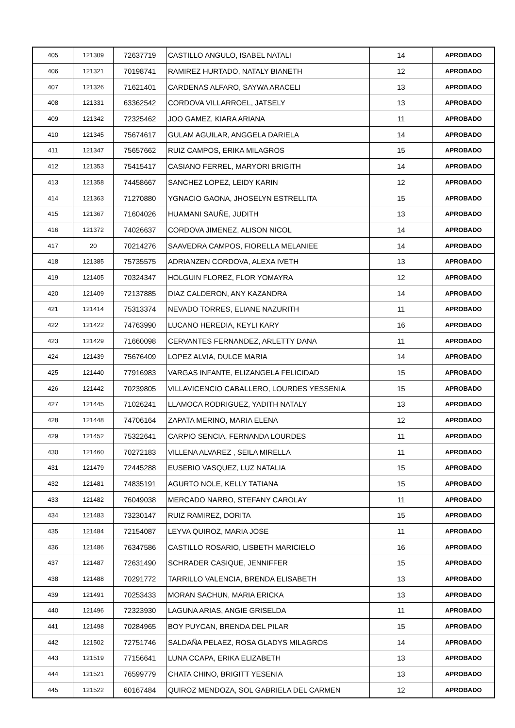| 405 | 121309 | 72637719 | CASTILLO ANGULO, ISABEL NATALI | 14 | APROBADO |
| 406 | 121321 | 70198741 | RAMIREZ HURTADO, NATALY BIANETH | 12 | APROBADO |
| 407 | 121326 | 71621401 | CARDENAS ALFARO, SAYWA ARACELI | 13 | APROBADO |
| 408 | 121331 | 63362542 | CORDOVA VILLARROEL, JATSELY | 13 | APROBADO |
| 409 | 121342 | 72325462 | JOO GAMEZ, KIARA ARIANA | 11 | APROBADO |
| 410 | 121345 | 75674617 | GULAM AGUILAR, ANGGELA DARIELA | 14 | APROBADO |
| 411 | 121347 | 75657662 | RUIZ CAMPOS, ERIKA MILAGROS | 15 | APROBADO |
| 412 | 121353 | 75415417 | CASIANO FERREL, MARYORI BRIGITH | 14 | APROBADO |
| 413 | 121358 | 74458667 | SANCHEZ LOPEZ, LEIDY KARIN | 12 | APROBADO |
| 414 | 121363 | 71270880 | YGNACIO GAONA, JHOSELYN ESTRELLITA | 15 | APROBADO |
| 415 | 121367 | 71604026 | HUAMANI SAUÑE, JUDITH | 13 | APROBADO |
| 416 | 121372 | 74026637 | CORDOVA JIMENEZ, ALISON NICOL | 14 | APROBADO |
| 417 | 20 | 70214276 | SAAVEDRA CAMPOS, FIORELLA MELANIEE | 14 | APROBADO |
| 418 | 121385 | 75735575 | ADRIANZEN CORDOVA, ALEXA IVETH | 13 | APROBADO |
| 419 | 121405 | 70324347 | HOLGUIN FLOREZ, FLOR YOMAYRA | 12 | APROBADO |
| 420 | 121409 | 72137885 | DIAZ CALDERON, ANY KAZANDRA | 14 | APROBADO |
| 421 | 121414 | 75313374 | NEVADO TORRES, ELIANE NAZURITH | 11 | APROBADO |
| 422 | 121422 | 74763990 | LUCANO HEREDIA, KEYLI KARY | 16 | APROBADO |
| 423 | 121429 | 71660098 | CERVANTES FERNANDEZ, ARLETTY DANA | 11 | APROBADO |
| 424 | 121439 | 75676409 | LOPEZ ALVIA, DULCE MARIA | 14 | APROBADO |
| 425 | 121440 | 77916983 | VARGAS INFANTE, ELIZANGELA FELICIDAD | 15 | APROBADO |
| 426 | 121442 | 70239805 | VILLAVICENCIO CABALLERO, LOURDES YESSENIA | 15 | APROBADO |
| 427 | 121445 | 71026241 | LLAMOCA RODRIGUEZ, YADITH NATALY | 13 | APROBADO |
| 428 | 121448 | 74706164 | ZAPATA MERINO, MARIA ELENA | 12 | APROBADO |
| 429 | 121452 | 75322641 | CARPIO SENCIA, FERNANDA LOURDES | 11 | APROBADO |
| 430 | 121460 | 70272183 | VILLENA ALVAREZ , SEILA MIRELLA | 11 | APROBADO |
| 431 | 121479 | 72445288 | EUSEBIO VASQUEZ, LUZ NATALIA | 15 | APROBADO |
| 432 | 121481 | 74835191 | AGURTO NOLE, KELLY TATIANA | 15 | APROBADO |
| 433 | 121482 | 76049038 | MERCADO NARRO, STEFANY CAROLAY | 11 | APROBADO |
| 434 | 121483 | 73230147 | RUIZ RAMIREZ, DORITA | 15 | APROBADO |
| 435 | 121484 | 72154087 | LEYVA QUIROZ, MARIA JOSE | 11 | APROBADO |
| 436 | 121486 | 76347586 | CASTILLO ROSARIO, LISBETH MARICIELO | 16 | APROBADO |
| 437 | 121487 | 72631490 | SCHRADER CASIQUE, JENNIFFER | 15 | APROBADO |
| 438 | 121488 | 70291772 | TARRILLO VALENCIA, BRENDA ELISABETH | 13 | APROBADO |
| 439 | 121491 | 70253433 | MORAN SACHUN, MARIA ERICKA | 13 | APROBADO |
| 440 | 121496 | 72323930 | LAGUNA ARIAS, ANGIE GRISELDA | 11 | APROBADO |
| 441 | 121498 | 70284965 | BOY PUYCAN, BRENDA DEL PILAR | 15 | APROBADO |
| 442 | 121502 | 72751746 | SALDAÑA PELAEZ, ROSA GLADYS MILAGROS | 14 | APROBADO |
| 443 | 121519 | 77156641 | LUNA CCAPA, ERIKA ELIZABETH | 13 | APROBADO |
| 444 | 121521 | 76599779 | CHATA CHINO, BRIGITT YESENIA | 13 | APROBADO |
| 445 | 121522 | 60167484 | QUIROZ MENDOZA, SOL GABRIELA DEL CARMEN | 12 | APROBADO |